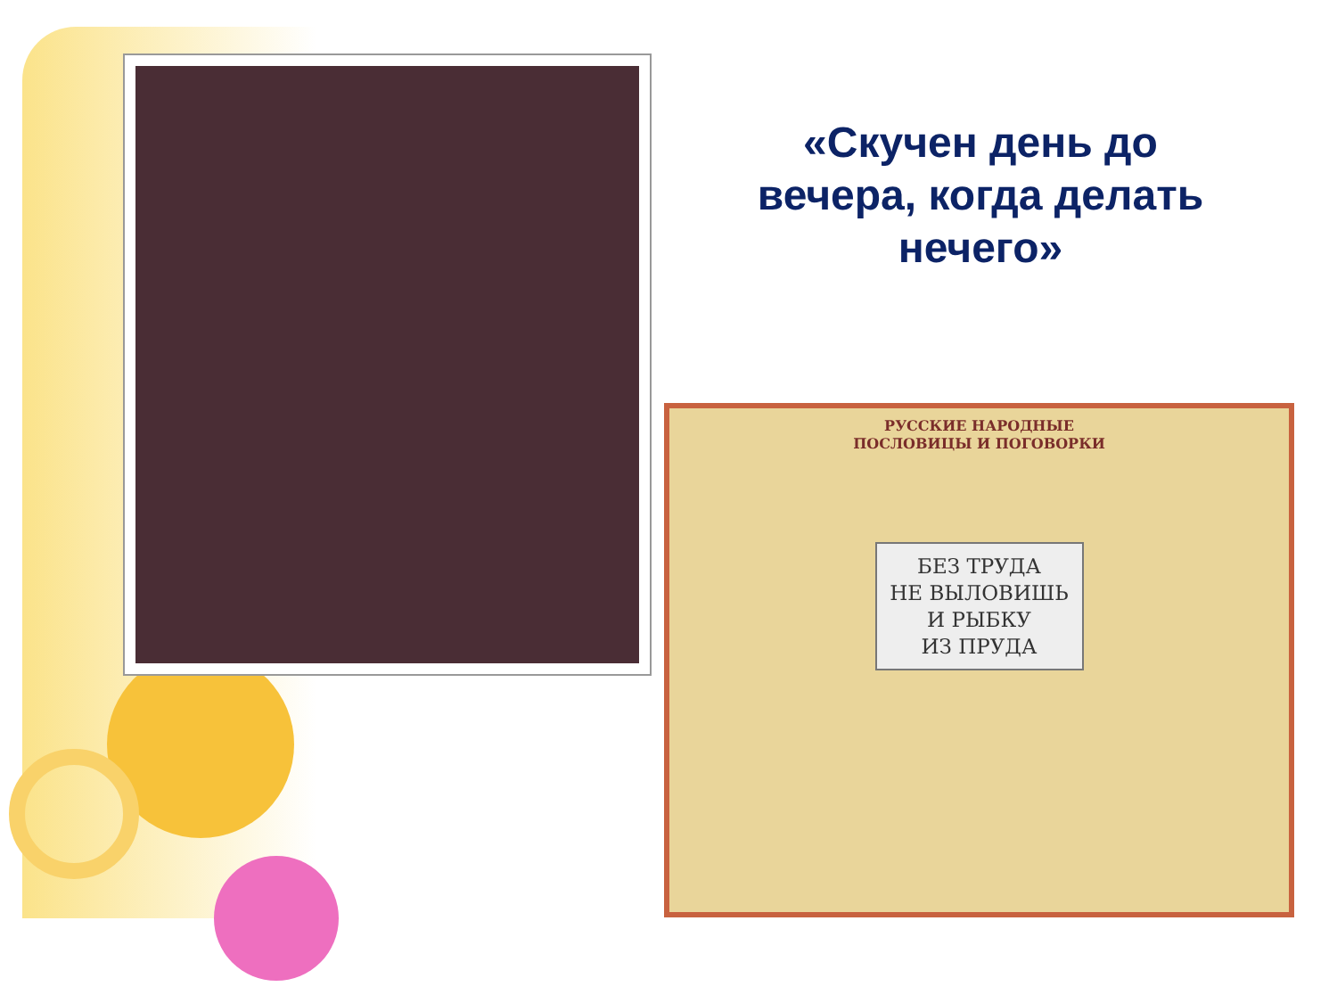«Скучен день до вечера, когда делать нечего»
РУССКИЕ НАРОДНЫЕ
ПОСЛОВИЦЫ И ПОГОВОРКИ
БЕЗ ТРУДА
НЕ ВЫЛОВИШЬ
И РЫБКУ
ИЗ ПРУДА